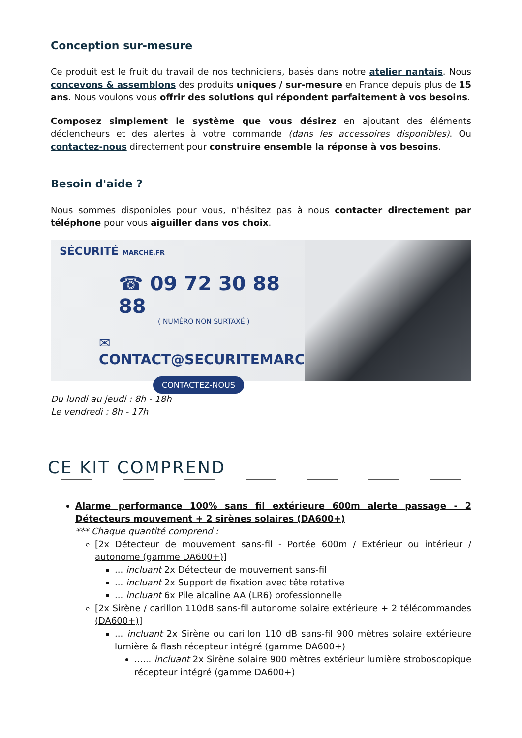Conception sur-mesure
Ce produit est le fruit du travail de nos techniciens, basés dans notre atelier nantais. Nous concevons & assemblons des produits uniques / sur-mesure en France depuis plus de 15 ans. Nous voulons vous offrir des solutions qui répondent parfaitement à vos besoins.
Composez simplement le système que vous désirez en ajoutant des éléments déclencheurs et des alertes à votre commande (dans les accessoires disponibles). Ou contactez-nous directement pour construire ensemble la réponse à vos besoins.
Besoin d'aide ?
Nous sommes disponibles pour vous, n'hésitez pas à nous contacter directement par téléphone pour vous aiguiller dans vos choix.
SÉCURITÉ MARCHÉ.FR
☎ 09 72 30 88 88
( NUMÉRO NON SURTAXÉ )
✉ CONTACT@SECURITEMARCHE.FR
CONTACTEZ-NOUS
Du lundi au jeudi : 8h - 18h
Le vendredi : 8h - 17h
CE KIT COMPREND
Alarme performance 100% sans fil extérieure 600m alerte passage - 2 Détecteurs mouvement + 2 sirènes solaires (DA600+)
*** Chaque quantité comprend :
[2x Détecteur de mouvement sans-fil - Portée 600m / Extérieur ou intérieur / autonome (gamme DA600+)]
... incluant 2x Détecteur de mouvement sans-fil
... incluant 2x Support de fixation avec tête rotative
... incluant 6x Pile alcaline AA (LR6) professionnelle
[2x Sirène / carillon 110dB sans-fil autonome solaire extérieure + 2 télécommandes (DA600+)]
... incluant 2x Sirène ou carillon 110 dB sans-fil 900 mètres solaire extérieure lumière & flash récepteur intégré (gamme DA600+)
...... incluant 2x Sirène solaire 900 mètres extérieur lumière stroboscopique récepteur intégré (gamme DA600+)